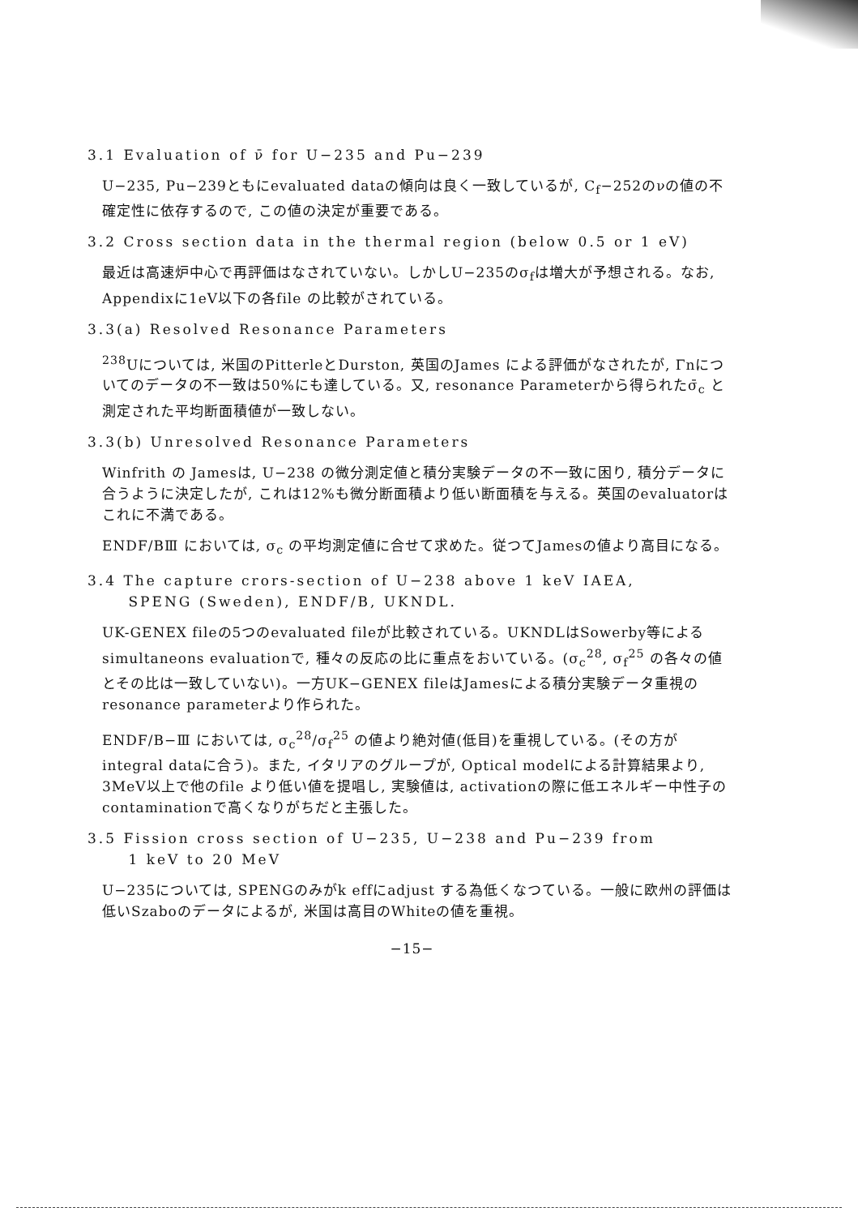3.1 Evaluation of ν̄ for U−235 and Pu−239
U−235, Pu−239ともにevaluated dataの傾向は良く一致しているが, C<sub>f</sub>−252のνの値の不確定性に依存するので, この値の決定が重要である。
3.2 Cross section data in the thermal region (below 0.5 or 1 eV)
最近は高速炉中心で再評価はなされていない。しかしU−235のσ<sub>f</sub>は増大が予想される。なお, Appendixに1eV以下の各file の比較がされている。
3.3(a) Resolved Resonance Parameters
<sup>238</sup>Uについては, 米国のPitterleとDurston, 英国のJames による評価がなされたが, Γnについてのデータの不一致は50%にも達している。又, resonance Parameterから得られたσ̄<sub>c</sub> と測定された平均断面積値が一致しない。
3.3(b) Unresolved Resonance Parameters
Winfrith の Jamesは, U−238 の微分測定値と積分実験データの不一致に困り, 積分データに合うように決定したが, これは12%も微分断面積より低い断面積を与える。英国のevaluatorはこれに不満である。
ENDF/BⅢ においては, σ<sub>c</sub> の平均測定値に合せて求めた。従つてJamesの値より高目になる。
3.4 The capture crors-section of U−238 above 1 keV IAEA,
SPENG (Sweden), ENDF/B, UKNDL.
UK-GENEX fileの5つのevaluated fileが比較されている。UKNDLはSowerby等によるsimultaneons evaluationで, 種々の反応の比に重点をおいている。(σ<sub>c</sub><sup>28</sup>, σ<sub>f</sub><sup>25</sup> の各々の値とその比は一致していない)。一方UK−GENEX fileはJamesによる積分実験データ重視のresonance parameterより作られた。
ENDF/B−Ⅲ においては, σ<sub>c</sub><sup>28</sup>/σ<sub>f</sub><sup>25</sup> の値より絶対値(低目)を重視している。(その方がintegral dataに合う)。また, イタリアのグループが, Optical modelによる計算結果より, 3MeV以上で他のfile より低い値を提唱し, 実験値は, activationの際に低エネルギー中性子のcontaminationで高くなりがちだと主張した。
3.5 Fission cross section of U−235, U−238 and Pu−239 from
1 keV to 20 MeV
U−235については, SPENGのみがk effにadjust する為低くなつている。一般に欧州の評価は低いSzaboのデータによるが, 米国は高目のWhiteの値を重視。
−15−